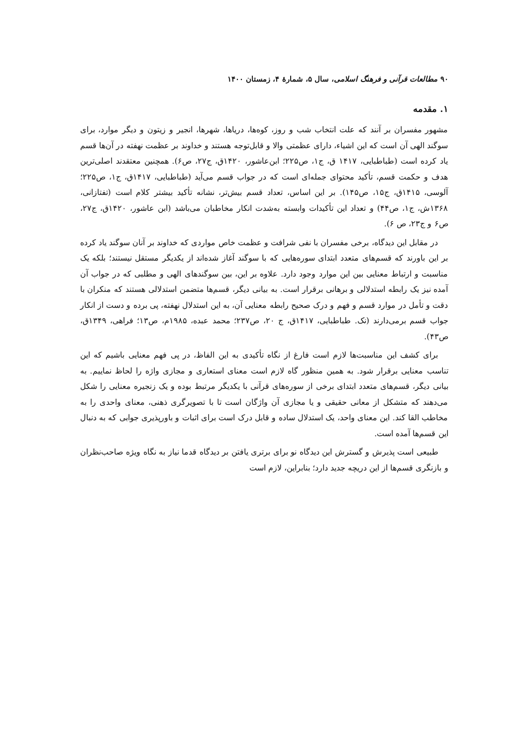۹۰ مطالعات قرآنی و فرهنگ اسلامی، سال ۵، شمارهٔ ۴، زمستان ۱۴۰۰
۱. مقدمه
مشهور مفسران بر آنند که علت انتخاب شب و روز، کوه‌ها، دریاها، شهرها، انجیر و زیتون و دیگر موارد، برای سوگند الهی آن است که این اشیاء، دارای عظمتی والا و قابل‌توجه هستند و خداوند بر عظمت نهفته در آن‌ها قسم یاد کرده است (طباطبایی، ۱۴۱۷ ق، ج۱، ص۲۲۵؛ ابن‌عاشور، ۱۴۲۰ق، ج۲۷، ص۶). همچنین معتقدند اصلی‌ترین هدف و حکمت قسم، تأکید محتوای جمله‌ای است که در جواب قسم می‌آید (طباطبایی، ۱۴۱۷ق، ج۱، ص۲۲۵؛ آلوسی، ۱۴۱۵ق، ج۱۵، ص۱۴۵). بر این اساس، تعداد قسم بیش‌تر، نشانه تأکید بیشتر کلام است (تفتازانی، ۱۳۶۸ش، ج۱، ص۴۴) و تعداد این تأکیدات وابسته به‌شدت انکار مخاطبان می‌باشد (ابن عاشور، ۱۴۲۰ق، ج۲۷، ص۶ و ج۲۳، ص ۶).
در مقابل این دیدگاه، برخی مفسران با نفی شرافت و عظمت خاص مواردی که خداوند بر آنان سوگند یاد کرده بر این باورند که قسم‌های متعدد ابتدای سوره‌هایی که با سوگند آغاز شده‌اند از یکدیگر مستقل نیستند؛ بلکه یک مناسبت و ارتباط معنایی بین این موارد وجود دارد. علاوه بر این، بین سوگندهای الهی و مطلبی که در جواب آن آمده نیز یک رابطه استدلالی و برهانی برقرار است. به بیانی دیگر، قسم‌ها متضمن استدلالی هستند که منکران با دقت و تأمل در موارد قسم و فهم و درک صحیح رابطه معنایی آن، به این استدلال نهفته، پی برده و دست از انکار جواب قسم برمی‌دارند (نک. طباطبایی، ۱۴۱۷ق، ج ۲۰، ص۲۳۷؛ محمد عبده، ۱۹۸۵م، ص۱۳؛ فراهی، ۱۳۴۹ق، ص۴۳).
برای کشف این مناسبت‌ها لازم است فارغ از نگاه تأکیدی به این الفاظ، در پی فهم معنایی باشیم که این تناسب معنایی برقرار شود. به همین منظور گاه لازم است معنای استعاری و مجازی واژه را لحاظ نماییم. به بیانی دیگر، قسم‌های متعدد ابتدای برخی از سوره‌های قرآنی با یکدیگر مرتبط بوده و یک زنجیره معنایی را شکل می‌دهند که متشکل از معانی حقیقی و یا مجازی آن واژگان است تا با تصویرگری ذهنی، معنای واحدی را به مخاطب القا کند. این معنای واحد، یک استدلال ساده و قابل درک است برای اثبات و باورپذیری جوابی که به دنبال این قسم‌ها آمده است.
طبیعی است پذیرش و گسترش این دیدگاه نو برای برتری یافتن بر دیدگاه قدما نیاز به نگاه ویژه صاحب‌نظران و بازنگری قسم‌ها از این دریچه جدید دارد؛ بنابراین، لازم است